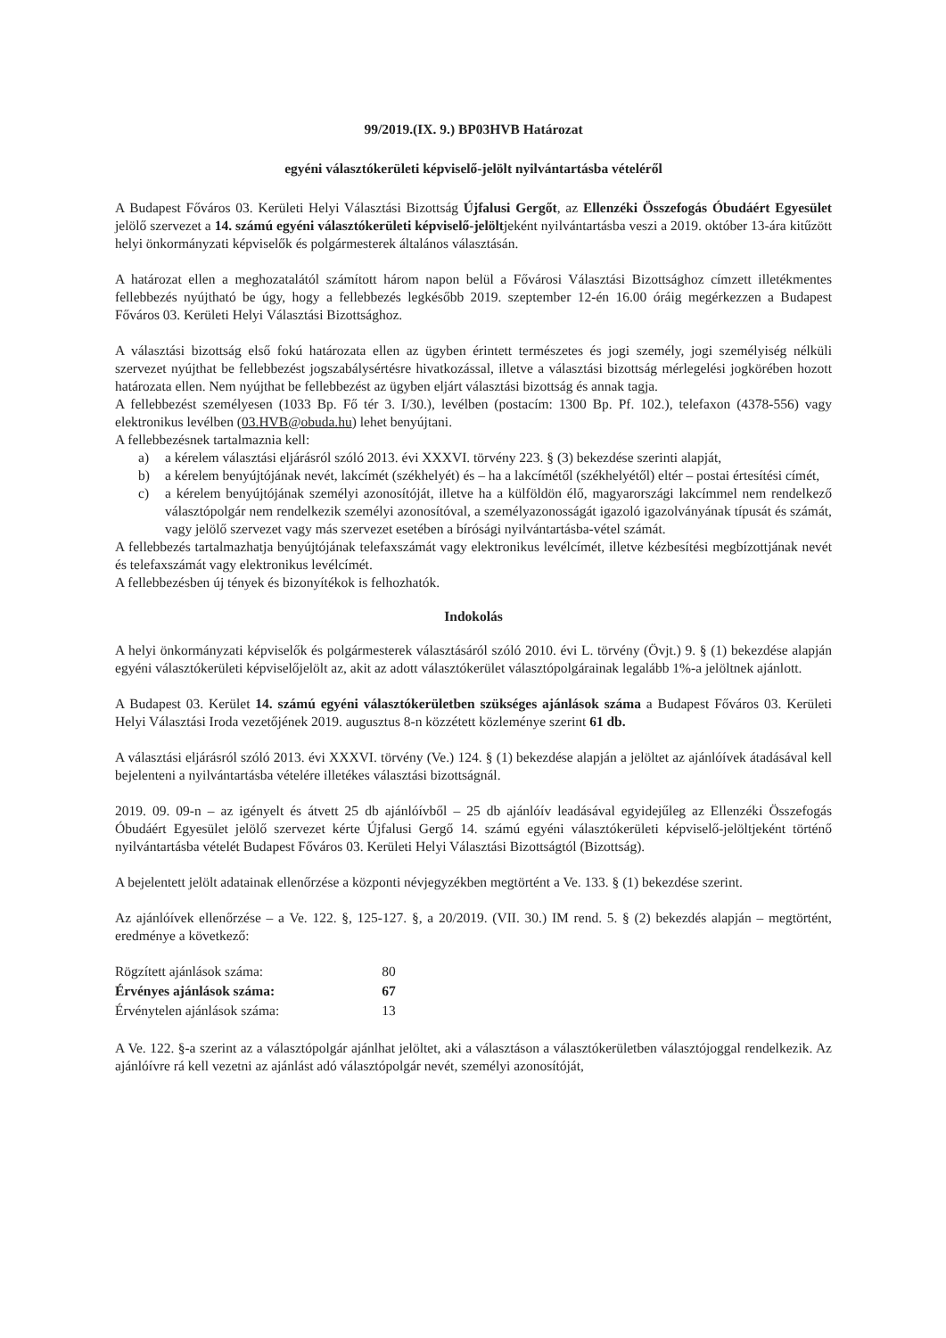99/2019.(IX. 9.) BP03HVB Határozat
egyéni választókerületi képviselő-jelölt nyilvántartásba vételéről
A Budapest Főváros 03. Kerületi Helyi Választási Bizottság Újfalusi Gergőt, az Ellenzéki Összefogás Óbudáért Egyesület jelölő szervezet a 14. számú egyéni választókerületi képviselő-jelöltjeként nyilvántartásba veszi a 2019. október 13-ára kitűzött helyi önkormányzati képviselők és polgármesterek általános választásán.
A határozat ellen a meghozatalától számított három napon belül a Fővárosi Választási Bizottsághoz címzett illetékmentes fellebbezés nyújtható be úgy, hogy a fellebbezés legkésőbb 2019. szeptember 12-én 16.00 óráig megérkezzen a Budapest Főváros 03. Kerületi Helyi Választási Bizottsághoz.
A választási bizottság első fokú határozata ellen az ügyben érintett természetes és jogi személy, jogi személyiség nélküli szervezet nyújthat be fellebbezést jogszabálysértésre hivatkozással, illetve a választási bizottság mérlegelési jogkörében hozott határozata ellen. Nem nyújthat be fellebbezést az ügyben eljárt választási bizottság és annak tagja.
A fellebbezést személyesen (1033 Bp. Fő tér 3. I/30.), levélben (postacím: 1300 Bp. Pf. 102.), telefaxon (4378-556) vagy elektronikus levélben (03.HVB@obuda.hu) lehet benyújtani.
A fellebbezésnek tartalmaznia kell:
a) a kérelem választási eljárásról szóló 2013. évi XXXVI. törvény 223. § (3) bekezdése szerinti alapját,
b) a kérelem benyújtójának nevét, lakcímét (székhelyét) és – ha a lakcímétől (székhelyétől) eltér – postai értesítési címét,
c) a kérelem benyújtójának személyi azonosítóját, illetve ha a külföldön élő, magyarországi lakcímmel nem rendelkező választópolgár nem rendelkezik személyi azonosítóval, a személyazonosságát igazoló igazolványának típusát és számát, vagy jelölő szervezet vagy más szervezet esetében a bírósági nyilvántartásba-vétel számát.
A fellebbezés tartalmazhatja benyújtójának telefaxszámát vagy elektronikus levélcímét, illetve kézbesítési megbízottjának nevét és telefaxszámát vagy elektronikus levélcímét.
A fellebbezésben új tények és bizonyítékok is felhozhatók.
Indokolás
A helyi önkormányzati képviselők és polgármesterek választásáról szóló 2010. évi L. törvény (Övjt.) 9. § (1) bekezdése alapján egyéni választókerületi képviselőjelölt az, akit az adott választókerület választópolgárainak legalább 1%-a jelöltnek ajánlott.
A Budapest 03. Kerület 14. számú egyéni választókerületben szükséges ajánlások száma a Budapest Főváros 03. Kerületi Helyi Választási Iroda vezetőjének 2019. augusztus 8-n közzétett közleménye szerint 61 db.
A választási eljárásról szóló 2013. évi XXXVI. törvény (Ve.) 124. § (1) bekezdése alapján a jelöltet az ajánlóívek átadásával kell bejelenteni a nyilvántartásba vételére illetékes választási bizottságnál.
2019. 09. 09-n – az igényelt és átvett 25 db ajánlóívből – 25 db ajánlóív leadásával egyidejűleg az Ellenzéki Összefogás Óbudáért Egyesület jelölő szervezet kérte Újfalusi Gergő 14. számú egyéni választókerületi képviselő-jelöltjeként történő nyilvántartásba vételét Budapest Főváros 03. Kerületi Helyi Választási Bizottságtól (Bizottság).
A bejelentett jelölt adatainak ellenőrzése a központi névjegyzékben megtörtént a Ve. 133. § (1) bekezdése szerint.
Az ajánlóívek ellenőrzése – a Ve. 122. §, 125-127. §, a 20/2019. (VII. 30.) IM rend. 5. § (2) bekezdés alapján – megtörtént, eredménye a következő:
| Rögzített ajánlások száma: | 80 |
| Érvényes ajánlások száma: | 67 |
| Érvénytelen ajánlások száma: | 13 |
A Ve. 122. §-a szerint az a választópolgár ajánlhat jelöltet, aki a választáson a választókerületben választójoggal rendelkezik. Az ajánlóívre rá kell vezetni az ajánlást adó választópolgár nevét, személyi azonosítóját,